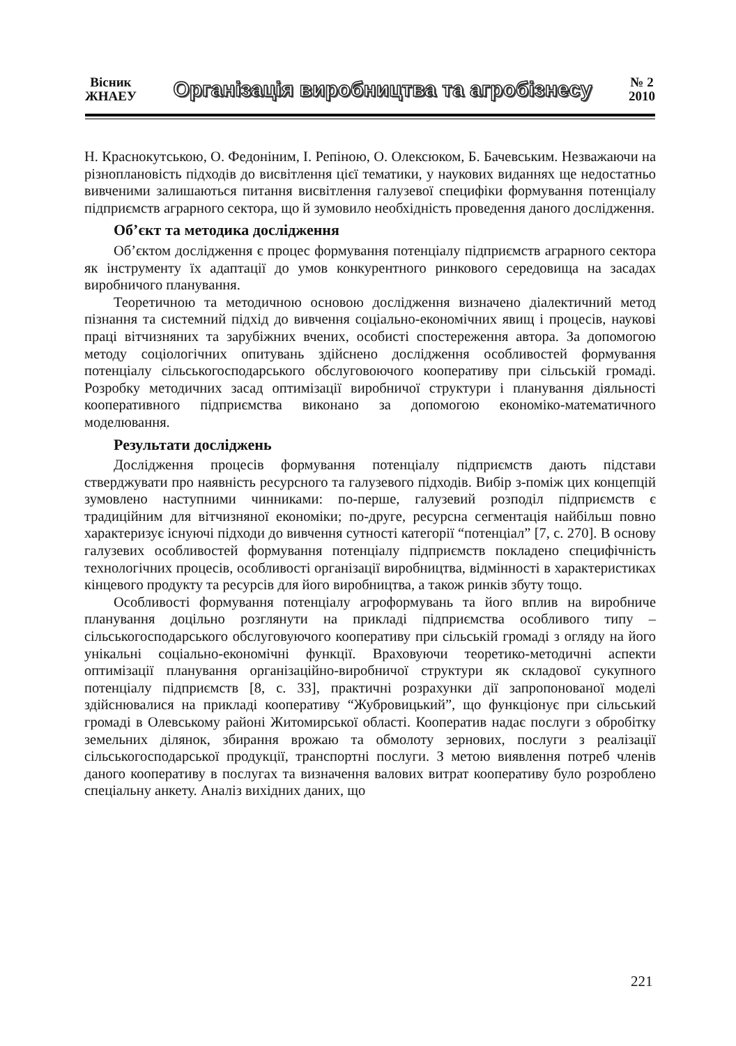Вісник
ЖНАЕУ
Організація виробництва та агробізнесу
№ 2
2010
Н. Краснокутською, О. Федоніним, І. Репіною, О. Олексюком, Б. Бачевським. Незважаючи на різноплановість підходів до висвітлення цієї тематики, у наукових виданнях ще недостатньо вивченими залишаються питання висвітлення галузевої специфіки формування потенціалу підприємств аграрного сектора, що й зумовило необхідність проведення даного дослідження.
Об’єкт та методика дослідження
Об’єктом дослідження є процес формування потенціалу підприємств аграрного сектора як інструменту їх адаптації до умов конкурентного ринкового середовища на засадах виробничого планування.
Теоретичною та методичною основою дослідження визначено діалектичний метод пізнання та системний підхід до вивчення соціально-економічних явищ і процесів, наукові праці вітчизняних та зарубіжних вчених, особисті спостереження автора. За допомогою методу соціологічних опитувань здійснено дослідження особливостей формування потенціалу сільськогосподарського обслуговоючого кооперативу при сільській громаді. Розробку методичних засад оптимізації виробничої структури і планування діяльності кооперативного підприємства виконано за допомогою економіко-математичного моделювання.
Результати досліджень
Дослідження процесів формування потенціалу підприємств дають підстави стверджувати про наявність ресурсного та галузевого підходів. Вибір з-поміж цих концепцій зумовлено наступними чинниками: по-перше, галузевий розподіл підприємств є традиційним для вітчизняної економіки; по-друге, ресурсна сегментація найбільш повно характеризує існуючі підходи до вивчення сутності категорії “потенціал” [7, с. 270]. В основу галузевих особливостей формування потенціалу підприємств покладено специфічність технологічних процесів, особливості організації виробництва, відмінності в характеристиках кінцевого продукту та ресурсів для його виробництва, а також ринків збуту тощо.
Особливості формування потенціалу агроформувань та його вплив на виробниче планування доцільно розглянути на прикладі підприємства особливого типу – сільськогосподарського обслуговуючого кооперативу при сільській громаді з огляду на його унікальні соціально-економічні функції. Враховуючи теоретико-методичні аспекти оптимізації планування організаційно-виробничої структури як складової сукупного потенціалу підприємств [8, с. 33], практичні розрахунки дії запропонованої моделі здійснювалися на прикладі кооперативу “Жубровицький”, що функціонує при сільський громаді в Олевському районі Житомирської області. Кооператив надає послуги з обробітку земельних ділянок, збирання врожаю та обмолоту зернових, послуги з реалізації сільськогосподарської продукції, транспортні послуги. З метою виявлення потреб членів даного кооперативу в послугах та визначення валових витрат кооперативу було розроблено спеціальну анкету. Аналіз вихідних даних, що
221